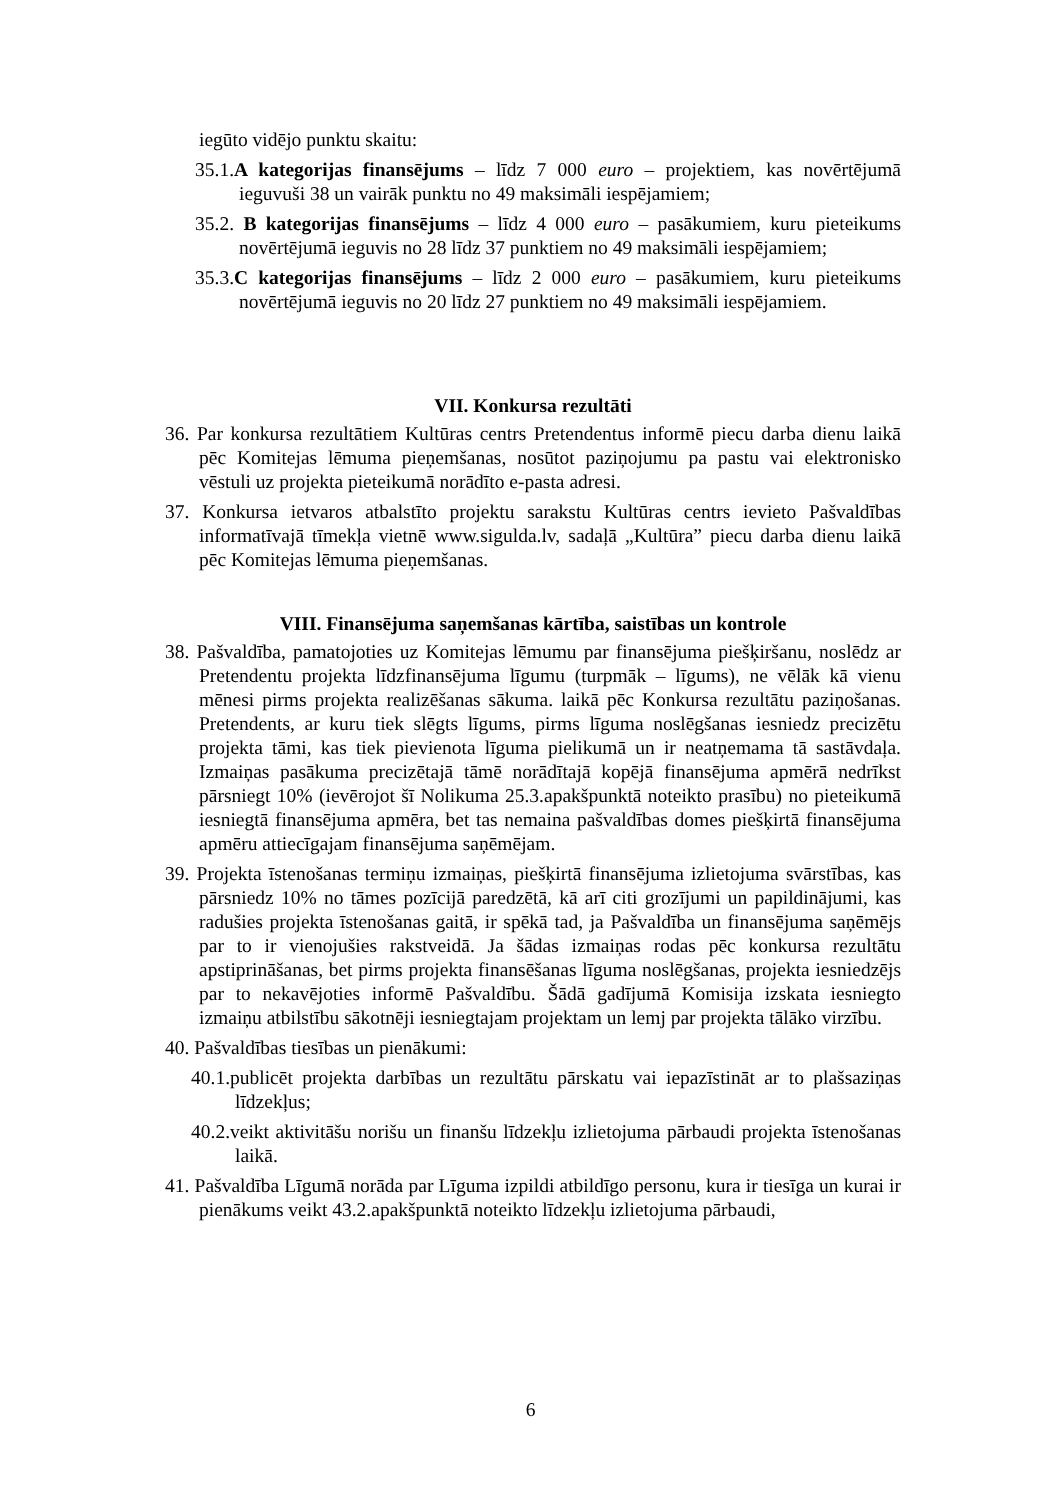iegūto vidējo punktu skaitu:
35.1.A kategorijas finansējums – līdz 7 000 euro – projektiem, kas novērtējumā ieguvuši 38 un vairāk punktu no 49 maksimāli iespējamiem;
35.2. B kategorijas finansējums – līdz 4 000 euro – pasākumiem, kuru pieteikums novērtējumā ieguvis no 28 līdz 37 punktiem no 49 maksimāli iespējamiem;
35.3.C kategorijas finansējums – līdz 2 000 euro – pasākumiem, kuru pieteikums novērtējumā ieguvis no 20 līdz 27 punktiem no 49 maksimāli iespējamiem.
VII. Konkursa rezultāti
36. Par konkursa rezultātiem Kultūras centrs Pretendentus informē piecu darba dienu laikā pēc Komitejas lēmuma pieņemšanas, nosūtot paziņojumu pa pastu vai elektronisko vēstuli uz projekta pieteikumā norādīto e-pasta adresi.
37. Konkursa ietvaros atbalstīto projektu sarakstu Kultūras centrs ievieto Pašvaldības informatīvajā tīmekļa vietnē www.sigulda.lv, sadaļā „Kultūra” piecu darba dienu laikā pēc Komitejas lēmuma pieņemšanas.
VIII. Finansējuma saņemšanas kārtība, saistības un kontrole
38. Pašvaldība, pamatojoties uz Komitejas lēmumu par finansējuma piešķiršanu, noslēdz ar Pretendentu projekta līdzfinansējuma līgumu (turpmāk – līgums), ne vēlāk kā vienu mēnesi pirms projekta realizēšanas sākuma. laikā pēc Konkursa rezultātu paziņošanas. Pretendents, ar kuru tiek slēgts līgums, pirms līguma noslēgšanas iesniedz precizētu projekta tāmi, kas tiek pievienota līguma pielikumā un ir neatņemama tā sastāvdaļa. Izmaiņas pasākuma precizētajā tāmē norādītajā kopējā finansējuma apmērā nedrīkst pārsniegt 10% (ievērojot šī Nolikuma 25.3.apakšpunktā noteikto prasību) no pieteikumā iesniegtā finansējuma apmēra, bet tas nemaina pašvaldības domes piešķirtā finansējuma apmēru attiecīgajam finansējuma saņēmējam.
39. Projekta īstenošanas termiņu izmaiņas, piešķirtā finansējuma izlietojuma svārstības, kas pārsniedz 10% no tāmes pozīcijā paredzētā, kā arī citi grozījumi un papildinājumi, kas radušies projekta īstenošanas gaitā, ir spēkā tad, ja Pašvaldība un finansējuma saņēmējs par to ir vienojušies rakstveidā. Ja šādas izmaiņas rodas pēc konkursa rezultātu apstiprināšanas, bet pirms projekta finansēšanas līguma noslēgšanas, projekta iesniedzējs par to nekavējoties informē Pašvaldību. Šādā gadījumā Komisija izskata iesniegto izmaiņu atbilstību sākotnēji iesniegtajam projektam un lemj par projekta tālāko virzību.
40. Pašvaldības tiesības un pienākumi:
40.1.publicēt projekta darbības un rezultātu pārskatu vai iepazīstināt ar to plašsaziņas līdzekļus;
40.2.veikt aktivitāšu norišu un finanšu līdzekļu izlietojuma pārbaudi projekta īstenošanas laikā.
41. Pašvaldība Līgumā norāda par Līguma izpildi atbildīgo personu, kura ir tiesīga un kurai ir pienākums veikt 43.2.apakšpunktā noteikto līdzekļu izlietojuma pārbaudi,
6